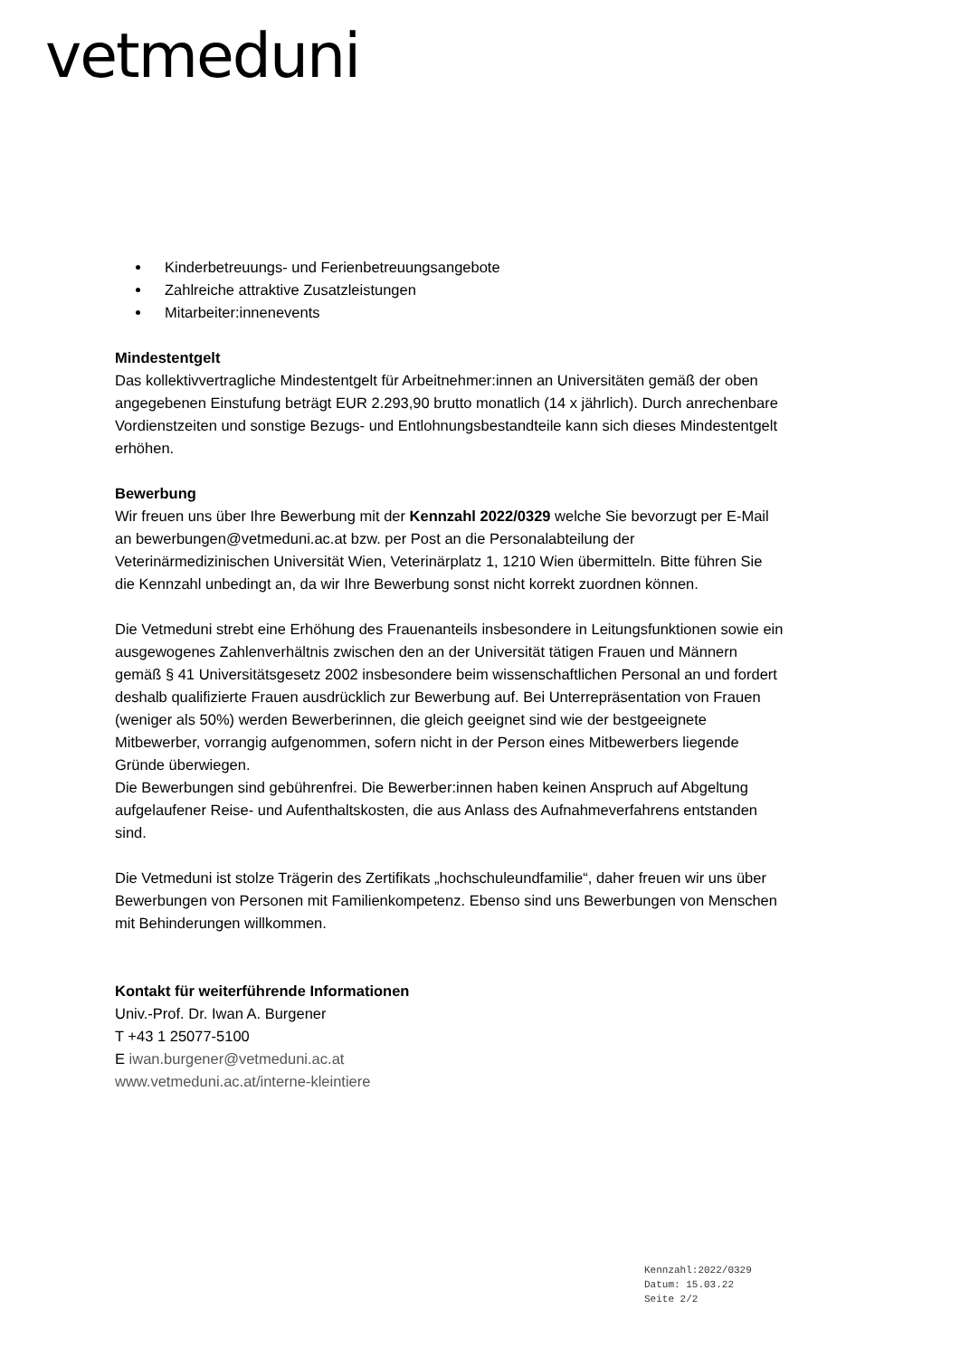vetmeduni
Kinderbetreuungs- und Ferienbetreuungsangebote
Zahlreiche attraktive Zusatzleistungen
Mitarbeiter:innenevents
Mindestentgelt
Das kollektivvertragliche Mindestentgelt für Arbeitnehmer:innen an Universitäten gemäß der oben angegebenen Einstufung beträgt EUR 2.293,90 brutto monatlich (14 x jährlich). Durch anrechenbare Vordienstzeiten und sonstige Bezugs- und Entlohnungsbestandteile kann sich dieses Mindestentgelt erhöhen.
Bewerbung
Wir freuen uns über Ihre Bewerbung mit der Kennzahl 2022/0329 welche Sie bevorzugt per E-Mail an bewerbungen@vetmeduni.ac.at bzw. per Post an die Personalabteilung der Veterinärmedizinischen Universität Wien, Veterinärplatz 1, 1210 Wien übermitteln. Bitte führen Sie die Kennzahl unbedingt an, da wir Ihre Bewerbung sonst nicht korrekt zuordnen können.
Die Vetmeduni strebt eine Erhöhung des Frauenanteils insbesondere in Leitungsfunktionen sowie ein ausgewogenes Zahlenverhältnis zwischen den an der Universität tätigen Frauen und Männern gemäß § 41 Universitätsgesetz 2002 insbesondere beim wissenschaftlichen Personal an und fordert deshalb qualifizierte Frauen ausdrücklich zur Bewerbung auf. Bei Unterrepräsentation von Frauen (weniger als 50%) werden Bewerberinnen, die gleich geeignet sind wie der bestgeeignete Mitbewerber, vorrangig aufgenommen, sofern nicht in der Person eines Mitbewerbers liegende Gründe überwiegen.
Die Bewerbungen sind gebührenfrei. Die Bewerber:innen haben keinen Anspruch auf Abgeltung aufgelaufener Reise- und Aufenthaltskosten, die aus Anlass des Aufnahmeverfahrens entstanden sind.
Die Vetmeduni ist stolze Trägerin des Zertifikats „hochschuleundfamilie“, daher freuen wir uns über Bewerbungen von Personen mit Familienkompetenz. Ebenso sind uns Bewerbungen von Menschen mit Behinderungen willkommen.
Kontakt für weiterführende Informationen
Univ.-Prof. Dr. Iwan A. Burgener
T +43 1 25077-5100
E iwan.burgener@vetmeduni.ac.at
www.vetmeduni.ac.at/interne-kleintiere
Kennzahl:2022/0329
Datum: 15.03.22
Seite 2/2